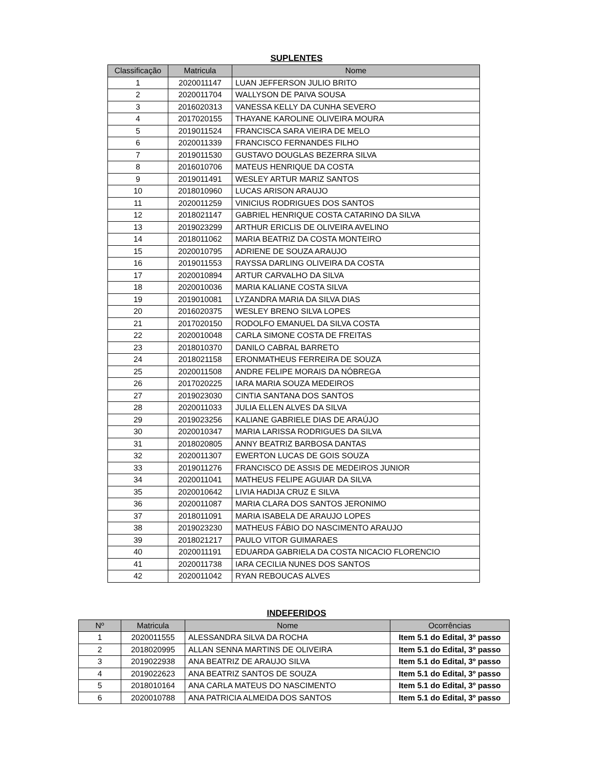SUPLENTES
| Classificação | Matricula | Nome |
| --- | --- | --- |
| 1 | 2020011147 | LUAN JEFFERSON JULIO BRITO |
| 2 | 2020011704 | WALLYSON DE PAIVA SOUSA |
| 3 | 2016020313 | VANESSA KELLY DA CUNHA SEVERO |
| 4 | 2017020155 | THAYANE KAROLINE OLIVEIRA MOURA |
| 5 | 2019011524 | FRANCISCA SARA VIEIRA DE MELO |
| 6 | 2020011339 | FRANCISCO FERNANDES FILHO |
| 7 | 2019011530 | GUSTAVO DOUGLAS BEZERRA SILVA |
| 8 | 2016010706 | MATEUS HENRIQUE DA COSTA |
| 9 | 2019011491 | WESLEY ARTUR MARIZ SANTOS |
| 10 | 2018010960 | LUCAS ARISON ARAUJO |
| 11 | 2020011259 | VINICIUS RODRIGUES DOS SANTOS |
| 12 | 2018021147 | GABRIEL HENRIQUE COSTA CATARINO DA SILVA |
| 13 | 2019023299 | ARTHUR ERICLIS DE OLIVEIRA AVELINO |
| 14 | 2018011062 | MARIA BEATRIZ DA COSTA MONTEIRO |
| 15 | 2020010795 | ADRIENE DE SOUZA ARAUJO |
| 16 | 2019011553 | RAYSSA DARLING OLIVEIRA DA COSTA |
| 17 | 2020010894 | ARTUR CARVALHO DA SILVA |
| 18 | 2020010036 | MARIA KALIANE COSTA SILVA |
| 19 | 2019010081 | LYZANDRA MARIA DA SILVA DIAS |
| 20 | 2016020375 | WESLEY BRENO SILVA LOPES |
| 21 | 2017020150 | RODOLFO EMANUEL DA SILVA COSTA |
| 22 | 2020010048 | CARLA SIMONE COSTA DE FREITAS |
| 23 | 2018010370 | DANILO CABRAL BARRETO |
| 24 | 2018021158 | ERONMATHEUS FERREIRA DE SOUZA |
| 25 | 2020011508 | ANDRE FELIPE MORAIS DA NÓBREGA |
| 26 | 2017020225 | IARA MARIA SOUZA MEDEIROS |
| 27 | 2019023030 | CINTIA SANTANA DOS SANTOS |
| 28 | 2020011033 | JULIA ELLEN ALVES DA SILVA |
| 29 | 2019023256 | KALIANE GABRIELE DIAS DE ARAÚJO |
| 30 | 2020010347 | MARIA LARISSA RODRIGUES DA SILVA |
| 31 | 2018020805 | ANNY BEATRIZ BARBOSA DANTAS |
| 32 | 2020011307 | EWERTON LUCAS DE GOIS SOUZA |
| 33 | 2019011276 | FRANCISCO DE ASSIS DE MEDEIROS JUNIOR |
| 34 | 2020011041 | MATHEUS FELIPE AGUIAR DA SILVA |
| 35 | 2020010642 | LIVIA HADIJA CRUZ E SILVA |
| 36 | 2020011087 | MARIA CLARA DOS SANTOS JERONIMO |
| 37 | 2018011091 | MARIA ISABELA DE ARAUJO LOPES |
| 38 | 2019023230 | MATHEUS FÁBIO DO NASCIMENTO ARAUJO |
| 39 | 2018021217 | PAULO VITOR GUIMARAES |
| 40 | 2020011191 | EDUARDA GABRIELA DA COSTA NICACIO FLORENCIO |
| 41 | 2020011738 | IARA CECILIA NUNES DOS SANTOS |
| 42 | 2020011042 | RYAN REBOUCAS ALVES |
INDEFERIDOS
| Nº | Matricula | Nome | Ocorrências |
| --- | --- | --- | --- |
| 1 | 2020011555 | ALESSANDRA SILVA DA ROCHA | Item 5.1 do Edital, 3º passo |
| 2 | 2018020995 | ALLAN SENNA MARTINS DE OLIVEIRA | Item 5.1 do Edital, 3º passo |
| 3 | 2019022938 | ANA BEATRIZ DE ARAUJO SILVA | Item 5.1 do Edital, 3º passo |
| 4 | 2019022623 | ANA BEATRIZ SANTOS DE SOUZA | Item 5.1 do Edital, 3º passo |
| 5 | 2018010164 | ANA CARLA MATEUS DO NASCIMENTO | Item 5.1 do Edital, 3º passo |
| 6 | 2020010788 | ANA PATRICIA ALMEIDA DOS SANTOS | Item 5.1 do Edital, 3º passo |